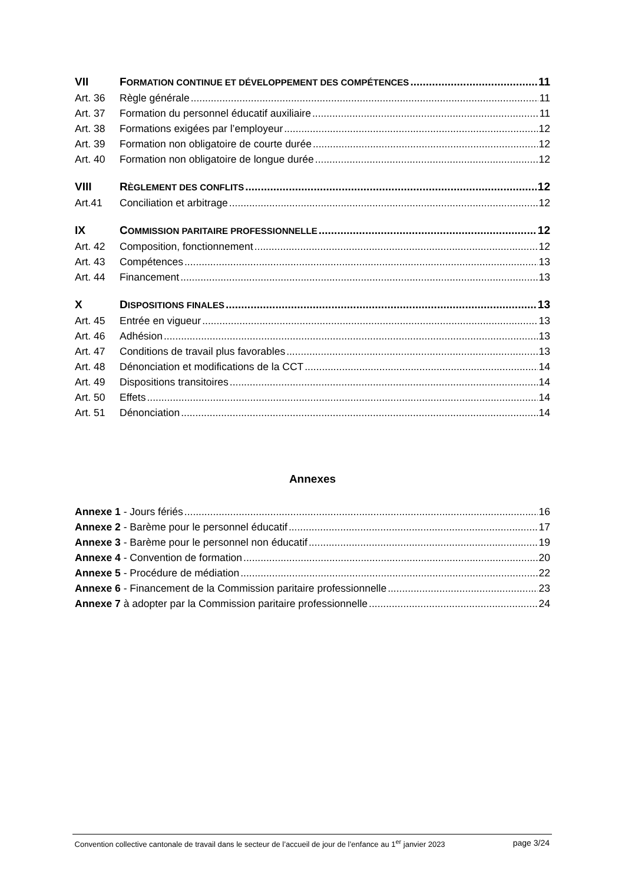VII FORMATION CONTINUE ET DÉVELOPPEMENT DES COMPÉTENCES 11
Art. 36 Règle générale 11
Art. 37 Formation du personnel éducatif auxiliaire 11
Art. 38 Formations exigées par l’employeur 12
Art. 39 Formation non obligatoire de courte durée 12
Art. 40 Formation non obligatoire de longue durée 12
VIII RÈGLEMENT DES CONFLITS 12
Art.41 Conciliation et arbitrage 12
IX COMMISSION PARITAIRE PROFESSIONNELLE 12
Art. 42 Composition, fonctionnement 12
Art. 43 Compétences 13
Art. 44 Financement 13
X DISPOSITIONS FINALES 13
Art. 45 Entrée en vigueur 13
Art. 46 Adhésion 13
Art. 47 Conditions de travail plus favorables 13
Art. 48 Dénonciation et modifications de la CCT 14
Art. 49 Dispositions transitoires 14
Art. 50 Effets 14
Art. 51 Dénonciation 14
Annexes
Annexe 1 - Jours fériés 16
Annexe 2 - Barème pour le personnel éducatif 17
Annexe 3 - Barème pour le personnel non éducatif 19
Annexe 4 - Convention de formation 20
Annexe 5 - Procédure de médiation 22
Annexe 6 - Financement de la Commission paritaire professionnelle 23
Annexe 7 à adopter par la Commission paritaire professionnelle 24
Convention collective cantonale de travail dans le secteur de l’accueil de jour de l’enfance au 1<sup>er</sup> janvier 2023 page 3/24